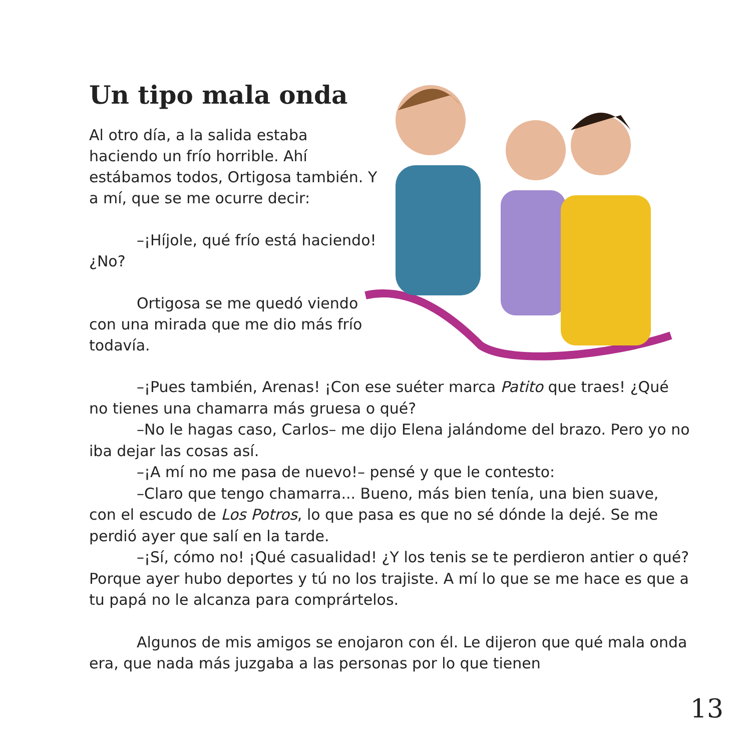Un tipo mala onda
Al otro día, a la salida estaba haciendo un frío horrible. Ahí estábamos todos, Ortigosa también. Y a mí, que se me ocurre decir:
–¡Híjole, qué frío está haciendo! ¿No?
Ortigosa se me quedó viendo con una mirada que me dio más frío todavía.
–¡Pues también, Arenas! ¡Con ese suéter marca Patito que traes! ¿Qué no tienes una chamarra más gruesa o qué?
–No le hagas caso, Carlos– me dijo Elena jalándome del brazo. Pero yo no iba dejar las cosas así.
–¡A mí no me pasa de nuevo!– pensé y que le contesto:
–Claro que tengo chamarra... Bueno, más bien tenía, una bien suave, con el escudo de Los Potros, lo que pasa es que no sé dónde la dejé. Se me perdió ayer que salí en la tarde.
–¡Sí, cómo no! ¡Qué casualidad! ¿Y los tenis se te perdieron antier o qué? Porque ayer hubo deportes y tú no los trajiste. A mí lo que se me hace es que a tu papá no le alcanza para comprártelos.
Algunos de mis amigos se enojaron con él. Le dijeron que qué mala onda era, que nada más juzgaba a las personas por lo que tienen
13